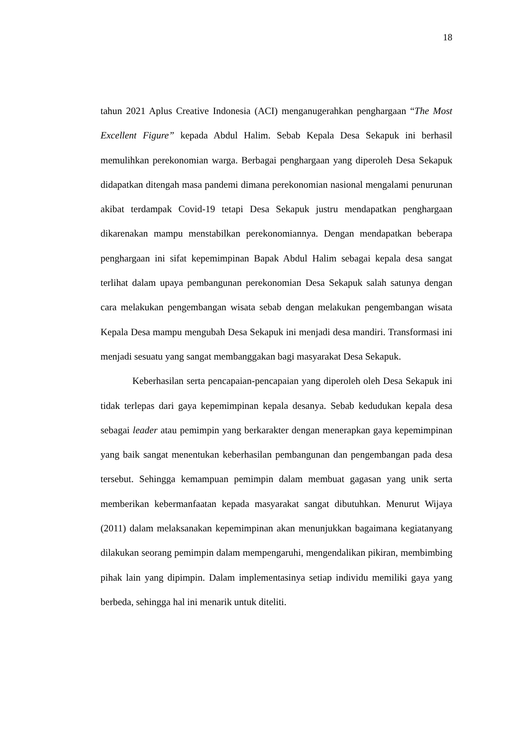18
tahun 2021 Aplus Creative Indonesia (ACI) menganugerahkan penghargaan “The Most Excellent Figure” kepada Abdul Halim. Sebab Kepala Desa Sekapuk ini berhasil memulihkan perekonomian warga. Berbagai penghargaan yang diperoleh Desa Sekapuk didapatkan ditengah masa pandemi dimana perekonomian nasional mengalami penurunan akibat terdampak Covid-19 tetapi Desa Sekapuk justru mendapatkan penghargaan dikarenakan mampu menstabilkan perekonomiannya. Dengan mendapatkan beberapa penghargaan ini sifat kepemimpinan Bapak Abdul Halim sebagai kepala desa sangat terlihat dalam upaya pembangunan perekonomian Desa Sekapuk salah satunya dengan cara melakukan pengembangan wisata sebab dengan melakukan pengembangan wisata Kepala Desa mampu mengubah Desa Sekapuk ini menjadi desa mandiri. Transformasi ini menjadi sesuatu yang sangat membanggakan bagi masyarakat Desa Sekapuk.
Keberhasilan serta pencapaian-pencapaian yang diperoleh oleh Desa Sekapuk ini tidak terlepas dari gaya kepemimpinan kepala desanya. Sebab kedudukan kepala desa sebagai leader atau pemimpin yang berkarakter dengan menerapkan gaya kepemimpinan yang baik sangat menentukan keberhasilan pembangunan dan pengembangan pada desa tersebut. Sehingga kemampuan pemimpin dalam membuat gagasan yang unik serta memberikan kebermanfaatan kepada masyarakat sangat dibutuhkan. Menurut Wijaya (2011) dalam melaksanakan kepemimpinan akan menunjukkan bagaimana kegiatanyang dilakukan seorang pemimpin dalam mempengaruhi, mengendalikan pikiran, membimbing pihak lain yang dipimpin. Dalam implementasinya setiap individu memiliki gaya yang berbeda, sehingga hal ini menarik untuk diteliti.